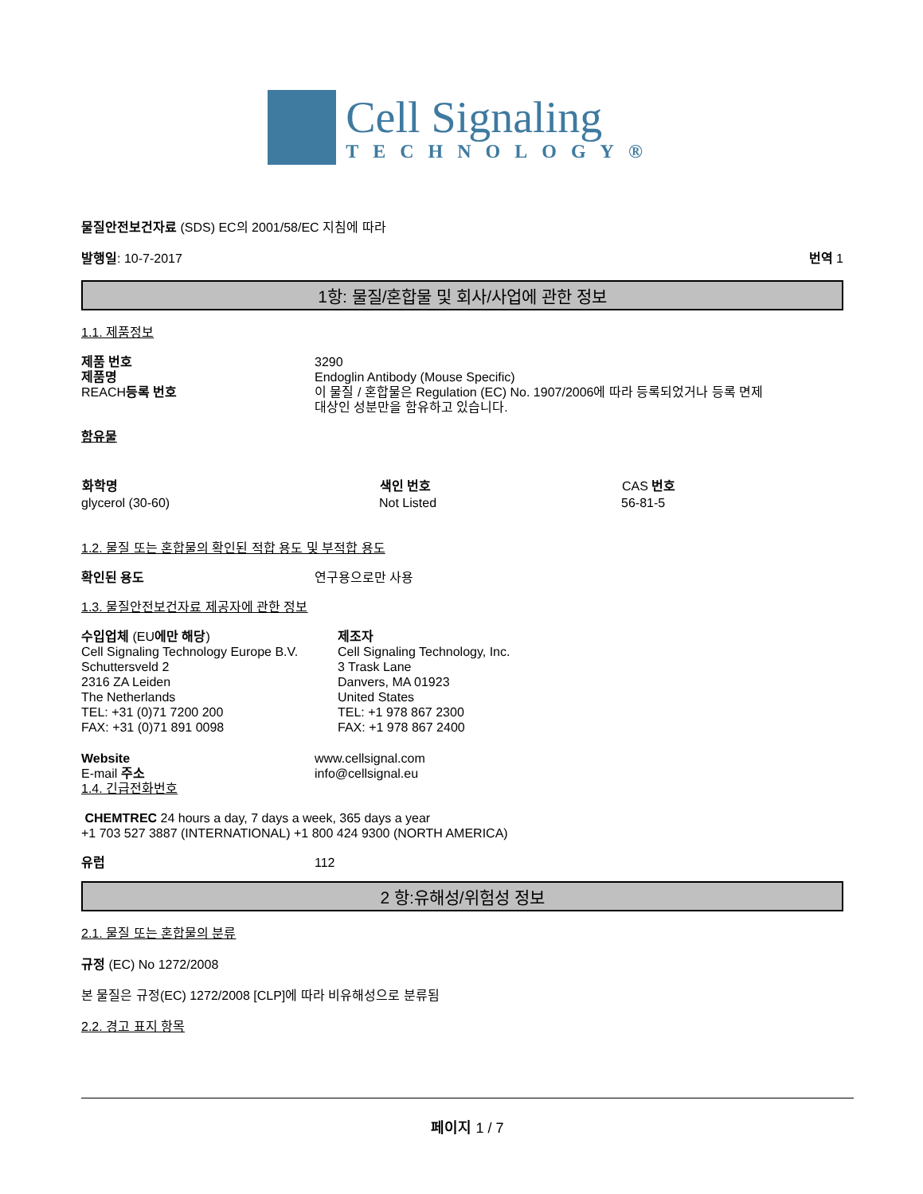Cell Signaling
TECHNOLOGY®
물질안전보건자료 (SDS) EC의 2001/58/EC 지침에 따라
발행일: 10-7-2017 번역 1
1항: 물질/혼합물 및 회사/사업에 관한 정보
1.1. 제품정보
| 제품 번호 | 3290 |
| 제품명 | Endoglin Antibody (Mouse Specific) |
| REACH 등록 번호 | 이 물질 / 혼합물은 Regulation (EC) No. 1907/2006에 따라 등록되었거나 등록 면제 대상인 성분만을 함유하고 있습니다. |
함유물
| 화학명 | 색인 번호 | CAS 번호 |
| --- | --- | --- |
| glycerol (30-60) | Not Listed | 56-81-5 |
1.2. 물질 또는 혼합물의 확인된 적합 용도 및 부적합 용도
| 확인된 용도 | 연구용으로만 사용 |
1.3. 물질안전보건자료 제공자에 관한 정보
수입업체 (EU에만 해당)
Cell Signaling Technology Europe B.V.
Schuttersveld 2
2316 ZA Leiden
The Netherlands
TEL: +31 (0)71 7200 200
FAX: +31 (0)71 891 0098
제조자
Cell Signaling Technology, Inc.
3 Trask Lane
Danvers, MA 01923
United States
TEL: +1 978 867 2300
FAX: +1 978 867 2400
| Website | www.cellsignal.com |
| E-mail 주소 | info@cellsignal.eu |
1.4. 긴급전화번호
CHEMTREC 24 hours a day, 7 days a week, 365 days a year
+1 703 527 3887 (INTERNATIONAL) +1 800 424 9300 (NORTH AMERICA)
| 유럽 | 112 |
2 항:유해성/위험성 정보
2.1. 물질 또는 혼합물의 분류
규정 (EC) No 1272/2008
본 물질은 규정(EC) 1272/2008 [CLP]에 따라 비유해성으로 분류됨
2.2. 경고 표지 항목
페이지 1 / 7